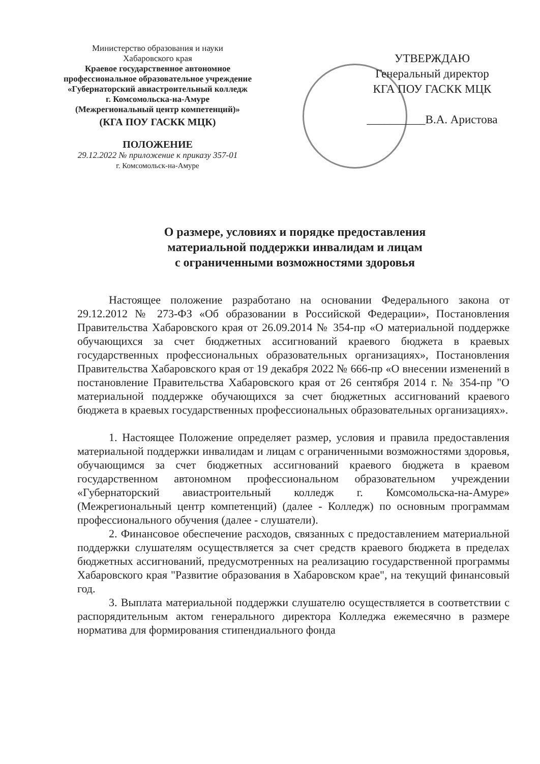Министерство образования и науки
Хабаровского края
Краевое государственное автономное профессиональное образовательное учреждение
«Губернаторский авиастроительный колледж
г. Комсомольска-на-Амуре
(Межрегиональный центр компетенций)»
(КГА ПОУ ГАСКК МЦК)
ПОЛОЖЕНИЕ
29.12.2022 № приложение к приказу 357-01
г. Комсомольск-на-Амуре
УТВЕРЖДАЮ
Генеральный директор
КГА ПОУ ГАСКК МЦК
__________В.А. Аристова
О размере, условиях и порядке предоставления
материальной поддержки инвалидам и лицам
с ограниченными возможностями здоровья
Настоящее положение разработано на основании Федерального закона от 29.12.2012 № 273-ФЗ «Об образовании в Российской Федерации», Постановления Правительства Хабаровского края от 26.09.2014 № 354-пр «О материальной поддержке обучающихся за счет бюджетных ассигнований краевого бюджета в краевых государственных профессиональных образовательных организациях», Постановления Правительства Хабаровского края от 19 декабря 2022 № 666-пр «О внесении изменений в постановление Правительства Хабаровского края от 26 сентября 2014 г. № 354-пр "О материальной поддержке обучающихся за счет бюджетных ассигнований краевого бюджета в краевых государственных профессиональных образовательных организациях».
1. Настоящее Положение определяет размер, условия и правила предоставления материальной поддержки инвалидам и лицам с ограниченными возможностями здоровья, обучающимся за счет бюджетных ассигнований краевого бюджета в краевом государственном автономном профессиональном образовательном учреждении «Губернаторский авиастроительный колледж г. Комсомольска-на-Амуре» (Межрегиональный центр компетенций) (далее - Колледж) по основным программам профессионального обучения (далее - слушатели).
2. Финансовое обеспечение расходов, связанных с предоставлением материальной поддержки слушателям осуществляется за счет средств краевого бюджета в пределах бюджетных ассигнований, предусмотренных на реализацию государственной программы Хабаровского края "Развитие образования в Хабаровском крае", на текущий финансовый год.
3. Выплата материальной поддержки слушателю осуществляется в соответствии с распорядительным актом генерального директора Колледжа ежемесячно в размере норматива для формирования стипендиального фонда